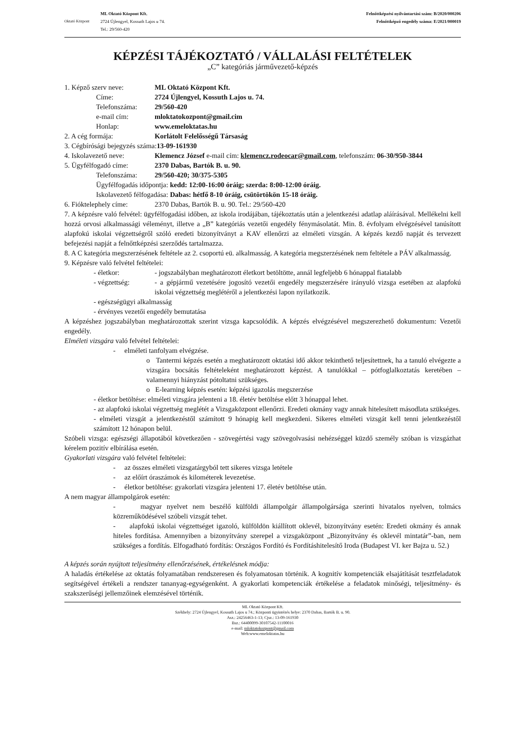Oktató Központ
ML Oktató Központ Kft.
2724 Újlengyel, Kossuth Lajos u 74.
Tel.: 29/560-420
Felnőttképzési nyilvántartási szám: B/2020/000206
Felnőttképző engedély száma: E/2021/000019
KÉPZÉSI TÁJÉKOZTATÓ / VÁLLALÁSI FELTÉTELEK
„C” kategóriás járművezető-képzés
1. Képző szerv neve: ML Oktató Központ Kft.
Címe: 2724 Újlengyel, Kossuth Lajos u. 74.
Telefonszáma: 29/560-420
e-mail cím: mloktatokozpont@gmail.cim
Honlap: www.emeloktatas.hu
2. A cég formája: Korlátolt Felelősségű Társaság
3. Cégbírósági bejegyzés száma:13-09-161930
4. Iskolavezető neve: Klemencz József e-mail cím: klemencz.rodeocar@gmail.com, telefonszám: 06-30/950-3844
5. Ügyfélfogadó címe: 2370 Dabas, Bartók B. u. 90.
Telefonszáma: 29/560-420; 30/375-5305
Ügyfélfogadás időpontja: kedd: 12:00-16:00 óráig; szerda: 8:00-12:00 óráig.
Iskolavezető félfogadása: Dabas: hétfő 8-10 óráig, csütörtökön 15-18 óráig.
6. Fióktelephely címe: 2370 Dabas, Bartók B. u. 90. Tel.: 29/560-420
7. A képzésre való felvétel: ügyfélfogadási időben, az iskola irodájában, tájékoztatás után a jelentkezési adatlap aláírásával. Mellékelni kell hozzá orvosi alkalmassági véleményt, illetve a „B” kategóriás vezetői engedély fénymásolatát. Min. 8. évfolyam elvégzésével tanúsított alapfokú iskolai végzettségről szóló eredeti bizonyítványt a KAV ellenőrzi az elméleti vizsgán. A képzés kezdő napját és tervezett befejezési napját a felnőttképzési szerződés tartalmazza.
8. A C kategória megszerzésének feltétele az 2. csoportú eü. alkalmasság. A kategória megszerzésének nem feltétele a PÁV alkalmasság.
9. Képzésre való felvétel feltételei:
- életkor: - jogszabályban meghatározott életkort betöltötte, annál legfeljebb 6 hónappal fiatalabb
- végzettség: - a gépjármű vezetésére jogosító vezetői engedély megszerzésére irányuló vizsga esetében az alapfokú iskolai végzettség meglétéről a jelentkezési lapon nyilatkozik.
- egészségügyi alkalmasság
- érvényes vezetői engedély bemutatása
A képzéshez jogszabályban meghatározottak szerint vizsga kapcsolódik. A képzés elvégzésével megszerezhető dokumentum: Vezetői engedély.
Elméleti vizsgára való felvétel feltételei:
- elméleti tanfolyam elvégzése.
o Tantermi képzés esetén a meghatározott oktatási idő akkor tekinthető teljesítettnek, ha a tanuló elvégezte a vizsgára bocsátás feltételeként meghatározott képzést. A tanulókkal – pótfoglalkoztatás keretében – valamennyi hiányzást pótoltatni szükséges.
o E-learning képzés esetén: képzési igazolás megszerzése
- életkor betöltése: elméleti vizsgára jelenteni a 18. életév betöltése előtt 3 hónappal lehet.
- az alapfokú iskolai végzettség meglétét a Vizsgaközpont ellenőrzi. Eredeti okmány vagy annak hitelesített másodlata szükséges.
- elméleti vizsgát a jelentkezéstől számított 9 hónapig kell megkezdeni. Sikeres elméleti vizsgát kell tenni jelentkezéstől számított 12 hónapon belül.
Szóbeli vizsga: egészségi állapotából következően - szövegértési vagy szövegolvasási nehézséggel küzdő személy szóban is vizsgázhat kérelem pozitív elbírálása esetén.
Gyakorlati vizsgára való felvétel feltételei:
- az összes elméleti vizsgatárgyból tett sikeres vizsga letétele
- az előírt óraszámok és kilométerek levezetése.
- életkor betöltése: gyakorlati vizsgára jelenteni 17. életév betöltése után.
A nem magyar állampolgárok esetén:
- magyar nyelvet nem beszélő külföldi állampolgár állampolgársága szerinti hivatalos nyelven, tolmács közreműködésével szóbeli vizsgát tehet.
- alapfokú iskolai végzettséget igazoló, külföldön kiállított oklevél, bizonyítvány esetén: Eredeti okmány és annak hiteles fordítása. Amennyiben a bizonyítvány szerepel a vizsgaközpont „Bizonyítvány és oklevél mintatár”-ban, nem szükséges a fordítás. Elfogadható fordítás: Országos Fordító és Fordításhitelesítő Iroda (Budapest VI. ker Bajza u. 52.)
A képzés során nyújtott teljesítmény ellenőrzésének, értékelésnek módja:
A haladás értékelése az oktatás folyamatában rendszeresen és folyamatosan történik. A kognitív kompetenciák elsajátítását tesztfeladatok segítségével értékeli a rendszer tananyag-egységenként. A gyakorlati kompetenciák értékelése a feladatok minőségi, teljesítmény- és szakszerűségi jellemzőinek elemzésével történik.
ML Oktató Központ Kft.
Székhely: 2724 Újlengyel, Kossuth Lajos u 74.; Központi ügyintézés helye: 2370 Dabas, Bartók B. u. 90.
Asz.: 24256463-1-13; Cjsz.: 13-09-161930
Bsz.: 64400099-30107542-11100016
e-mail: mloktatokozpont@gmail.com
Web:www.emeloktatas.hu